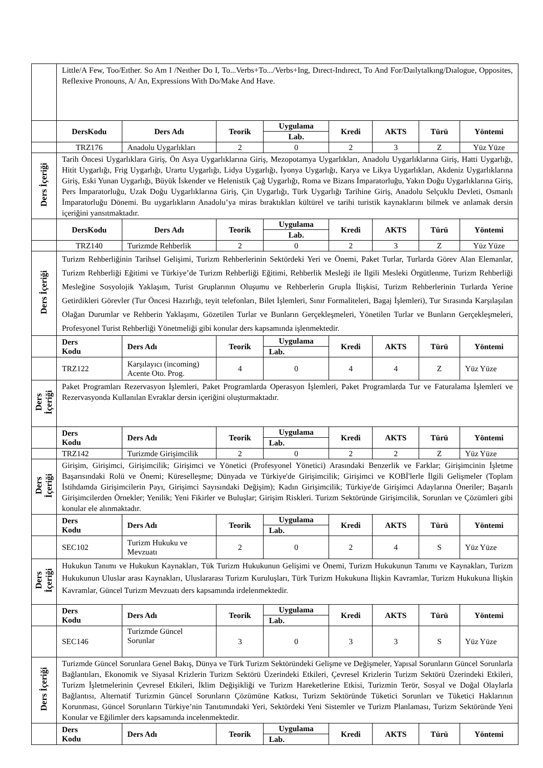| | Little/A Few, Too/Eıther. So Am I /Neıther Do I, To...Verbs+To.../Verbs+Ing, Dırect-Indırect, To And For/Daılytalkıng/Dıalogue, Opposites, Reflexive Pronouns, A/ An, Expressions With Do/Make And Have. | | | | | | | |
| | DersKodu | Ders Adı | Teorik | Uygulama | Kredi | AKTS | Türü | Yöntemi |
| | | | | Lab. | | | | |
| | TRZ176 | Anadolu Uygarlıkları | 2 | 0 | 2 | 3 | Z | Yüz Yüze |
| Ders İçeriği | Tarih Öncesi Uygarlıklara Giriş, Ön Asya Uygarlıklarına Giriş, Mezopotamya Uygarlıkları, Anadolu Uygarlıklarına Giriş, Hatti Uygarlığı, Hitit Uygarlığı, Frig Uygarlığı, Urartu Uygarlığı, Lidya Uygarlığı, İyonya Uygarlığı, Karya ve Likya Uygarlıkları, Akdeniz Uygarlıklarına Giriş, Eski Yunan Uygarlığı, Büyük İskender ve Helenistik Çağ Uygarlığı, Roma ve Bizans İmparatorluğu, Yakın Doğu Uygarlıklarına Giriş, Pers İmparatorluğu, Uzak Doğu Uygarlıklarına Giriş, Çin Uygarlığı, Türk Uygarlığı Tarihine Giriş, Anadolu Selçuklu Devleti, Osmanlı İmparatorluğu Dönemi. Bu uygarlıkların Anadolu’ya miras bıraktıkları kültürel ve tarihi turistik kaynaklarını bilmek ve anlamak dersin içeriğini yansıtmaktadır. | | | | | | | |
| | DersKodu | Ders Adı | Teorik | Uygulama | Kredi | AKTS | Türü | Yöntemi |
| | | | | Lab. | | | | |
| | TRZ140 | Turizmde Rehberlik | 2 | 0 | 2 | 3 | Z | Yüz Yüze |
| Ders İçeriği | Turizm Rehberliğinin Tarihsel Gelişimi, Turizm Rehberlerinin Sektördeki Yeri ve Önemi, Paket Turlar, Turlarda Görev Alan Elemanlar, Turizm Rehberliği Eğitimi ve Türkiye’de Turizm Rehberliği Eğitimi, Rehberlik Mesleği ile İlgili Mesleki Örgütlenme, Turizm Rehberliği Mesleğine Sosyolojik Yaklaşım, Turist Gruplarının Oluşumu ve Rehberlerin Grupla İlişkisi, Turizm Rehberlerinin Turlarda Yerine Getirdikleri Görevler (Tur Öncesi Hazırlığı, teyit telefonları, Bilet İşlemleri, Sınır Formaliteleri, Bagaj İşlemleri), Tur Sırasında Karşılaşılan Olağan Durumlar ve Rehberin Yaklaşımı, Gözetilen Turlar ve Bunların Gerçekleşmeleri, Yönetilen Turlar ve Bunların Gerçekleşmeleri, Profesyonel Turist Rehberliği Yönetmeliği gibi konular ders kapsamında işlenmektedir. | | | | | | | |
| | Ders Kodu | Ders Adı | Teorik | Uygulama | Kredi | AKTS | Türü | Yöntemi |
| | | | | Lab. | | | | |
| | TRZ122 | Karşılayıcı (incoming) Acente Oto. Prog. | 4 | 0 | 4 | 4 | Z | Yüz Yüze |
| Ders İçeriği | Paket Programları Rezervasyon İşlemleri, Paket Programlarda Operasyon İşlemleri, Paket Programlarda Tur ve Faturalama İşlemleri ve Rezervasyonda Kullanılan Evraklar dersin içeriğini oluşturmaktadır. | | | | | | | |
| | Ders Kodu | Ders Adı | Teorik | Uygulama | Kredi | AKTS | Türü | Yöntemi |
| | | | | Lab. | | | | |
| | TRZ142 | Turizmde Girişimcilik | 2 | 0 | 2 | 2 | Z | Yüz Yüze |
| Ders İçeriği | Girişim, Girişimci, Girişimcilik; Girişimci ve Yönetici (Profesyonel Yönetici) Arasındaki Benzerlik ve Farklar; Girişimcinin İşletme Başarısındaki Rolü ve Önemi; Küreselleşme; Dünyada ve Türkiye'de Girişimcilik; Girişimci ve KOBİ'lerle İlgili Gelişmeler (Toplam İstihdamda Girişimcilerin Payı, Girişimci Sayısındaki Değişim); Kadın Girişimcilik; Türkiye'de Girişimci Adaylarına Öneriler; Başarılı Girişimcilerden Örnekler; Yenilik; Yeni Fikirler ve Buluşlar; Girişim Riskleri. Turizm Sektöründe Girişimcilik, Sorunları ve Çözümleri gibi konular ele alınmaktadır. | | | | | | | |
| | Ders Kodu | Ders Adı | Teorik | Uygulama | Kredi | AKTS | Türü | Yöntemi |
| | | | | Lab. | | | | |
| | SEC102 | Turizm Hukuku ve Mevzuatı | 2 | 0 | 2 | 4 | S | Yüz Yüze |
| Ders İçeriği | Hukukun Tanımı ve Hukukun Kaynakları, Tük Turizm Hukukunun Gelişimi ve Önemi, Turizm Hukukunun Tanımı ve Kaynakları, Turizm Hukukunun Uluslar arası Kaynakları, Uluslararası Turizm Kuruluşları, Türk Turizm Hukukuna İlişkin Kavramlar, Turizm Hukukuna İlişkin Kavramlar, Güncel Turizm Mevzuatı ders kapsamında irdelenmektedir. | | | | | | | |
| | Ders Kodu | Ders Adı | Teorik | Uygulama | Kredi | AKTS | Türü | Yöntemi |
| | | | | Lab. | | | | |
| | SEC146 | Turizmde Güncel Sorunlar | 3 | 0 | 3 | 3 | S | Yüz Yüze |
| Ders İçeriği | Turizmde Güncel Sorunlara Genel Bakış, Dünya ve Türk Turizm Sektöründeki Gelişme ve Değişmeler, Yapısal Sorunların Güncel Sorunlarla Bağlantıları, Ekonomik ve Siyasal Krizlerin Turizm Sektörü Üzerindeki Etkileri, Çevresel Krizlerin Turizm Sektörü Üzerindeki Etkileri, Turizm İşletmelerinin Çevresel Etkileri, İklim Değişikliği ve Turizm Hareketlerine Etkisi, Turizmin Terör, Sosyal ve Doğal Olaylarla Bağlantısı, Alternatif Turizmin Güncel Sorunların Çözümüne Katkısı, Turizm Sektöründe Tüketici Sorunları ve Tüketici Haklarının Korunması, Güncel Sorunların Türkiye’nin Tanıtımındaki Yeri, Sektördeki Yeni Sistemler ve Turizm Planlaması, Turizm Sektöründe Yeni Konular ve Eğilimler ders kapsamında incelenmektedir. | | | | | | | |
| | Ders Kodu | Ders Adı | Teorik | Uygulama | Kredi | AKTS | Türü | Yöntemi |
| | | | | Lab. | | | | |